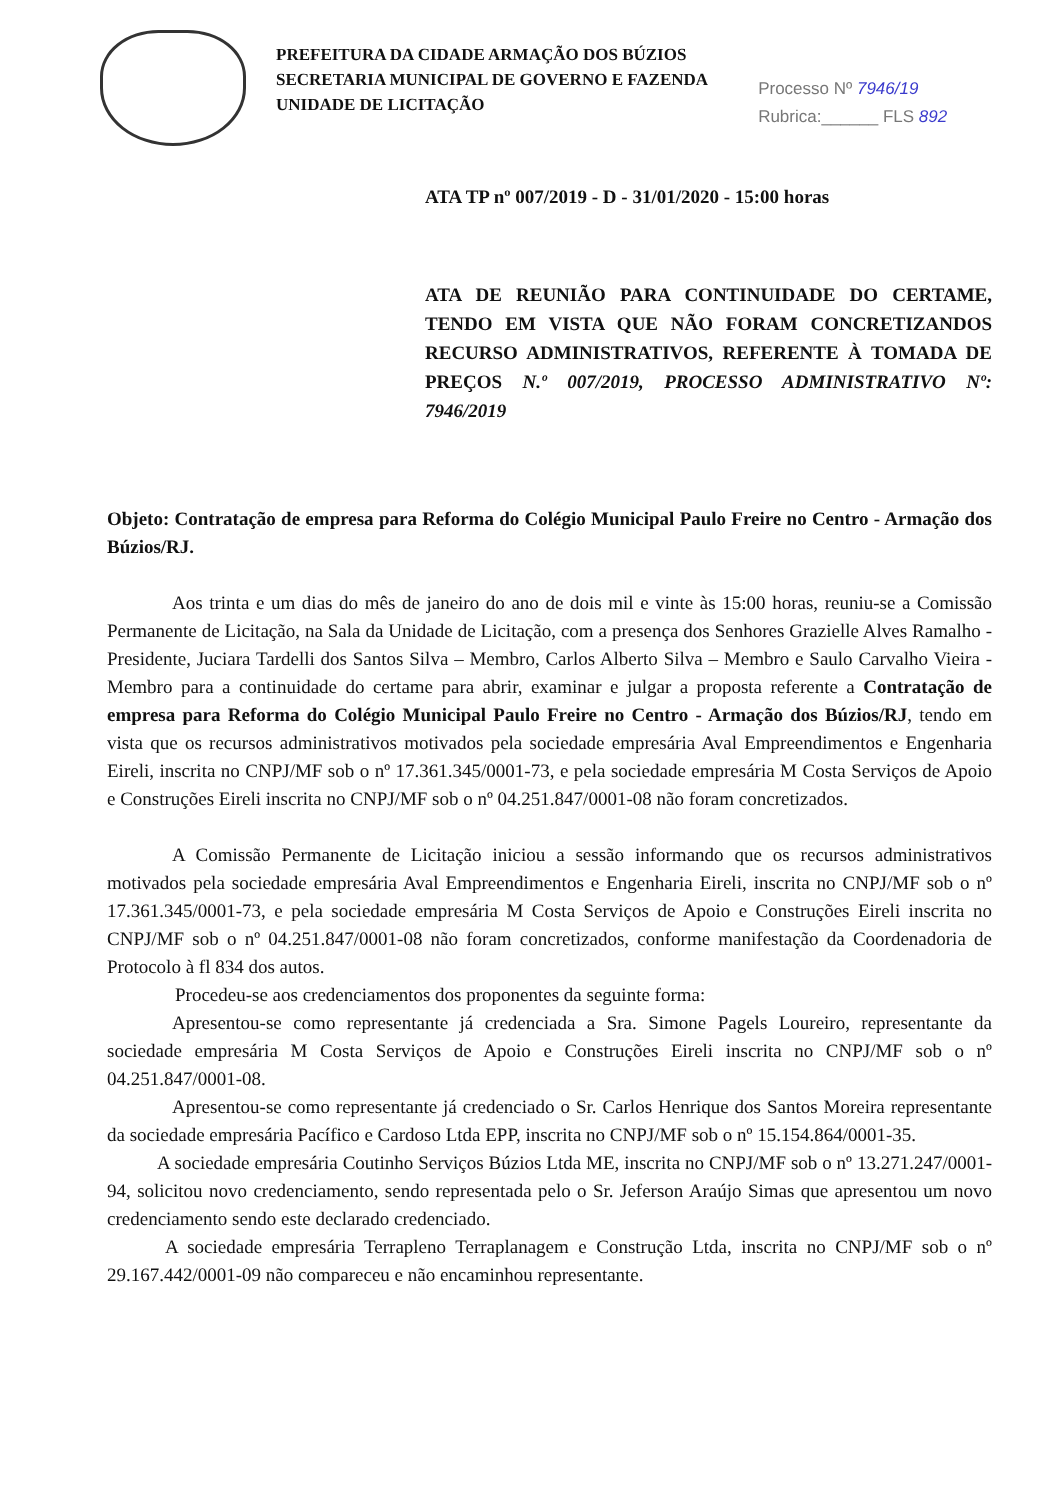PREFEITURA DA CIDADE ARMAÇÃO DOS BÚZIOS
SECRETARIA MUNICIPAL DE GOVERNO E FAZENDA
UNIDADE DE LICITAÇÃO
Processo Nº 7946/19
Rubrica:______ FLS 892
ATA TP nº 007/2019 - D - 31/01/2020 - 15:00 horas
ATA DE REUNIÃO PARA CONTINUIDADE DO CERTAME, TENDO EM VISTA QUE NÃO FORAM CONCRETIZANDOS RECURSO ADMINISTRATIVOS, REFERENTE À TOMADA DE PREÇOS N.º 007/2019, PROCESSO ADMINISTRATIVO Nº: 7946/2019
Objeto: Contratação de empresa para Reforma do Colégio Municipal Paulo Freire no Centro - Armação dos Búzios/RJ.
Aos trinta e um dias do mês de janeiro do ano de dois mil e vinte às 15:00 horas, reuniu-se a Comissão Permanente de Licitação, na Sala da Unidade de Licitação, com a presença dos Senhores Grazielle Alves Ramalho - Presidente, Juciara Tardelli dos Santos Silva – Membro, Carlos Alberto Silva – Membro e Saulo Carvalho Vieira - Membro para a continuidade do certame para abrir, examinar e julgar a proposta referente a Contratação de empresa para Reforma do Colégio Municipal Paulo Freire no Centro - Armação dos Búzios/RJ, tendo em vista que os recursos administrativos motivados pela sociedade empresária Aval Empreendimentos e Engenharia Eireli, inscrita no CNPJ/MF sob o nº 17.361.345/0001-73, e pela sociedade empresária M Costa Serviços de Apoio e Construções Eireli inscrita no CNPJ/MF sob o nº 04.251.847/0001-08 não foram concretizados.
A Comissão Permanente de Licitação iniciou a sessão informando que os recursos administrativos motivados pela sociedade empresária Aval Empreendimentos e Engenharia Eireli, inscrita no CNPJ/MF sob o nº 17.361.345/0001-73, e pela sociedade empresária M Costa Serviços de Apoio e Construções Eireli inscrita no CNPJ/MF sob o nº 04.251.847/0001-08 não foram concretizados, conforme manifestação da Coordenadoria de Protocolo à fl 834 dos autos.
Procedeu-se aos credenciamentos dos proponentes da seguinte forma:
Apresentou-se como representante já credenciada a Sra. Simone Pagels Loureiro, representante da sociedade empresária M Costa Serviços de Apoio e Construções Eireli inscrita no CNPJ/MF sob o nº 04.251.847/0001-08.
Apresentou-se como representante já credenciado o Sr. Carlos Henrique dos Santos Moreira representante da sociedade empresária Pacífico e Cardoso Ltda EPP, inscrita no CNPJ/MF sob o nº 15.154.864/0001-35.
A sociedade empresária Coutinho Serviços Búzios Ltda ME, inscrita no CNPJ/MF sob o nº 13.271.247/0001-94, solicitou novo credenciamento, sendo representada pelo o Sr. Jeferson Araújo Simas que apresentou um novo credenciamento sendo este declarado credenciado.
A sociedade empresária Terrapleno Terraplanagem e Construção Ltda, inscrita no CNPJ/MF sob o nº 29.167.442/0001-09 não compareceu e não encaminhou representante.